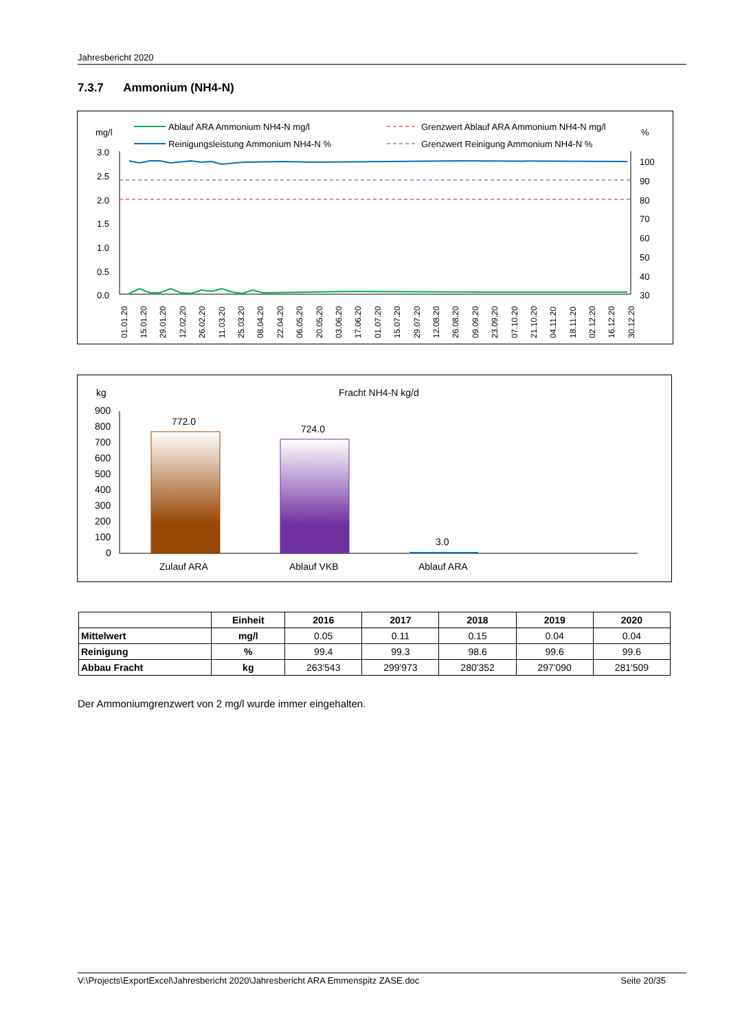Jahresbericht 2020
7.3.7 Ammonium (NH4-N)
mg/l
%
Ablauf ARA Ammonium NH4-N mg/l
Reinigungsleistung Ammonium NH4-N %
Grenzwert Ablauf ARA Ammonium NH4-N mg/l
Grenzwert Reinigung Ammonium NH4-N %
3.0
2.5
2.0
1.5
1.0
0.5
0.0
100
90
80
70
60
50
40
30
01.01.20
15.01.20
29.01.20
12.02.20
26.02.20
11.03.20
25.03.20
08.04.20
22.04.20
06.05.20
20.05.20
03.06.20
17.06.20
01.07.20
15.07.20
29.07.20
12.08.20
26.08.20
09.09.20
23.09.20
07.10.20
21.10.20
04.11.20
18.11.20
02.12.20
16.12.20
30.12.20
kg
Fracht NH4-N kg/d
900
800
700
600
500
400
300
200
100
0
772.0
724.0
3.0
Zulauf ARA
Ablauf VKB
Ablauf ARA
| | Einheit | 2016 | 2017 | 2018 | 2019 | 2020 |
| --- | --- | --- | --- | --- | --- | --- |
| Mittelwert | mg/l | 0.05 | 0.11 | 0.15 | 0.04 | 0.04 |
| Reinigung | % | 99.4 | 99.3 | 98.6 | 99.6 | 99.6 |
| Abbau Fracht | kg | 263'543 | 299'973 | 280'352 | 297'090 | 281'509 |
Der Ammoniumgrenzwert von 2 mg/l wurde immer eingehalten.
V:\Projects\ExportExcel\Jahresbericht 2020\Jahresbericht ARA Emmenspitz ZASE.doc Seite 20/35